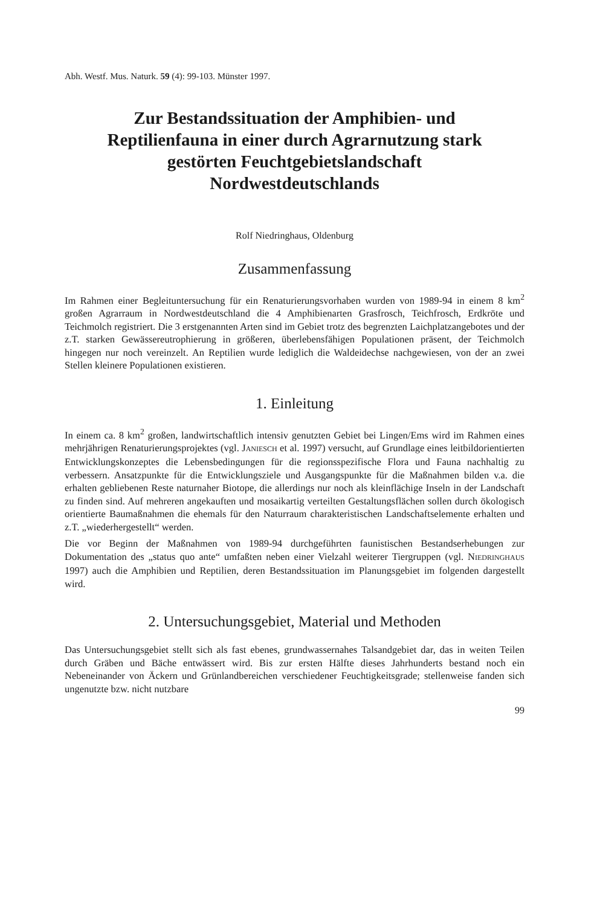Abh. Westf. Mus. Naturk. 59 (4): 99-103. Münster 1997.
Zur Bestandssituation der Amphibien- und
Reptilienfauna in einer durch Agrarnutzung stark
gestörten Feuchtgebietslandschaft
Nordwestdeutschlands
Rolf Niedringhaus, Oldenburg
Zusammenfassung
Im Rahmen einer Begleituntersuchung für ein Renaturierungsvorhaben wurden von 1989-94 in einem 8 km<sup>2</sup> großen Agrarraum in Nordwestdeutschland die 4 Amphibienarten Grasfrosch, Teichfrosch, Erdkröte und Teichmolch registriert. Die 3 erstgenannten Arten sind im Gebiet trotz des begrenzten Laichplatzangebotes und der z.T. starken Gewässereutrophierung in größeren, überlebensfähigen Populationen präsent, der Teichmolch hingegen nur noch vereinzelt. An Reptilien wurde lediglich die Waldeidechse nachgewiesen, von der an zwei Stellen kleinere Populationen existieren.
1. Einleitung
In einem ca. 8 km<sup>2</sup> großen, landwirtschaftlich intensiv genutzten Gebiet bei Lingen/Ems wird im Rahmen eines mehrjährigen Renaturierungsprojektes (vgl. JANIESCH et al. 1997) versucht, auf Grundlage eines leitbildorientierten Entwicklungskonzeptes die Lebensbedingungen für die regionsspezifische Flora und Fauna nachhaltig zu verbessern. Ansatzpunkte für die Entwicklungsziele und Ausgangspunkte für die Maßnahmen bilden v.a. die erhalten gebliebenen Reste naturnaher Biotope, die allerdings nur noch als kleinflächige Inseln in der Landschaft zu finden sind. Auf mehreren angekauften und mosaikartig verteilten Gestaltungsflächen sollen durch ökologisch orientierte Baumaßnahmen die ehemals für den Naturraum charakteristischen Landschaftselemente erhalten und z.T. „wiederhergestellt“ werden.
Die vor Beginn der Maßnahmen von 1989-94 durchgeführten faunistischen Bestandserhebungen zur Dokumentation des „status quo ante“ umfaßten neben einer Vielzahl weiterer Tiergruppen (vgl. NIEDRINGHAUS 1997) auch die Amphibien und Reptilien, deren Bestandssituation im Planungsgebiet im folgenden dargestellt wird.
2. Untersuchungsgebiet, Material und Methoden
Das Untersuchungsgebiet stellt sich als fast ebenes, grundwassernahes Talsandgebiet dar, das in weiten Teilen durch Gräben und Bäche entwässert wird. Bis zur ersten Hälfte dieses Jahrhunderts bestand noch ein Nebeneinander von Äckern und Grünlandbereichen verschiedener Feuchtigkeitsgrade; stellenweise fanden sich ungenutzte bzw. nicht nutzbare
99